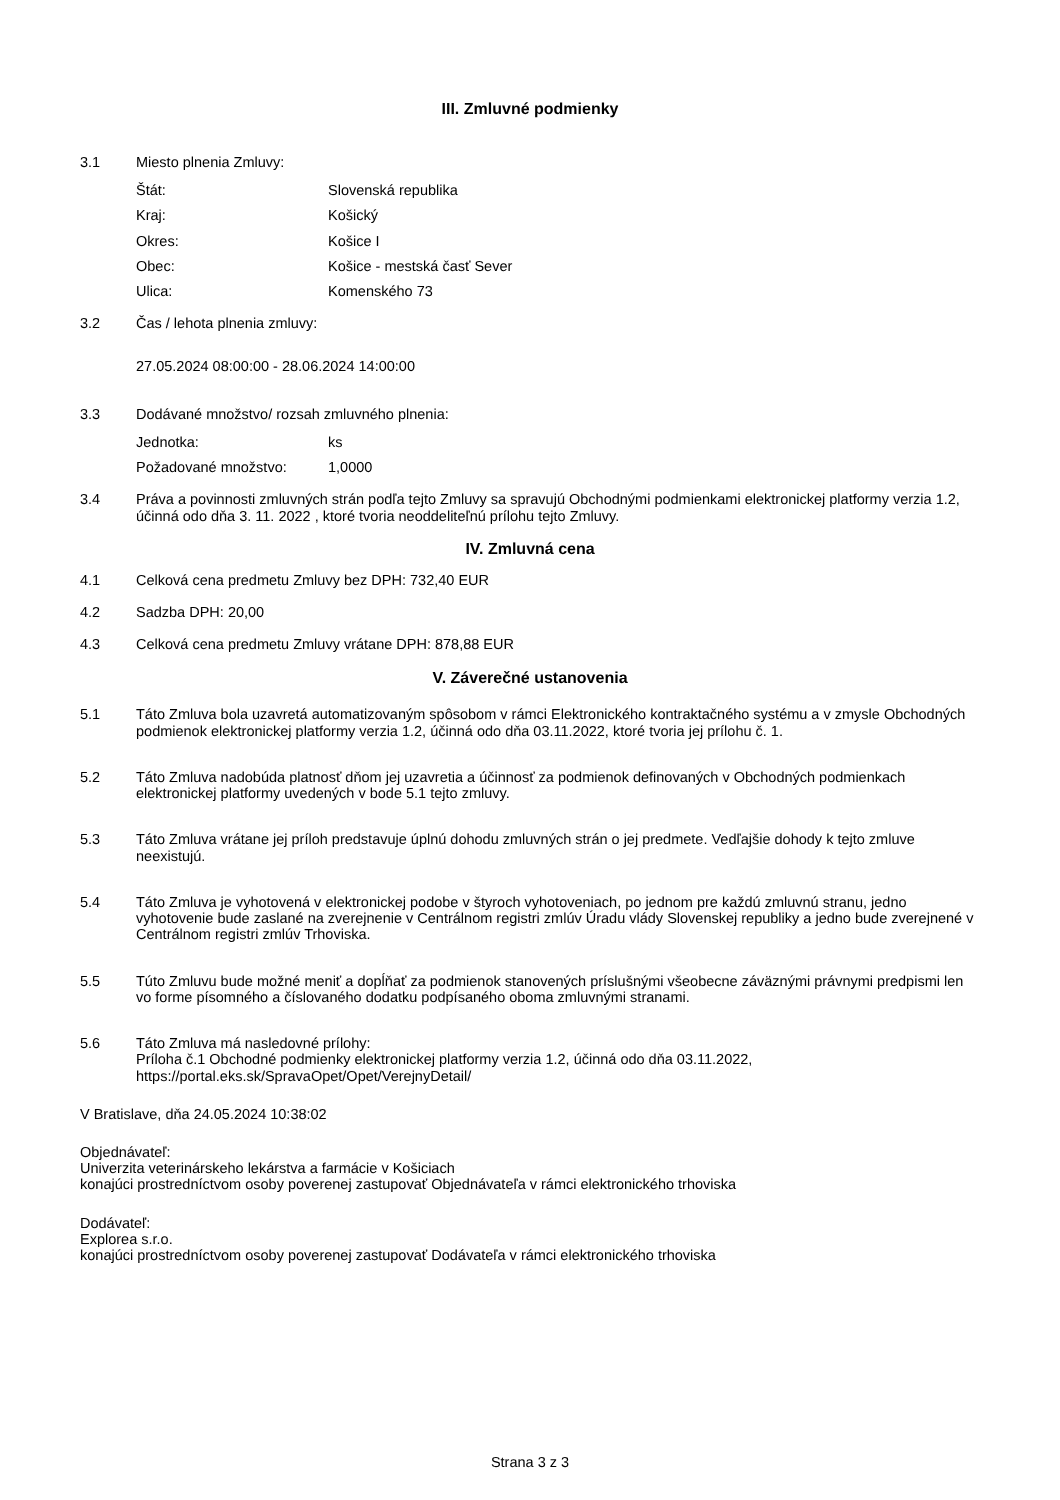III. Zmluvné podmienky
3.1 Miesto plnenia Zmluvy:
Štát: Slovenská republika Kraj: Košický Okres: Košice I Obec: Košice - mestská časť Sever Ulica: Komenského 73
3.2 Čas / lehota plnenia zmluvy:
27.05.2024 08:00:00 - 28.06.2024 14:00:00
3.3 Dodávané množstvo/ rozsah zmluvného plnenia:
Jednotka: ks Požadované množstvo: 1,0000
3.4 Práva a povinnosti zmluvných strán podľa tejto Zmluvy sa spravujú Obchodnými podmienkami elektronickej platformy verzia 1.2, účinná odo dňa 3. 11. 2022 , ktoré tvoria neoddeliteľnú prílohu tejto Zmluvy.
IV. Zmluvná cena
4.1 Celková cena predmetu Zmluvy bez DPH: 732,40 EUR
4.2 Sadzba DPH: 20,00
4.3 Celková cena predmetu Zmluvy vrátane DPH: 878,88 EUR
V. Záverečné ustanovenia
5.1 Táto Zmluva bola uzavretá automatizovaným spôsobom v rámci Elektronického kontraktačného systému a v zmysle Obchodných podmienok elektronickej platformy verzia 1.2, účinná odo dňa 03.11.2022, ktoré tvoria jej prílohu č. 1.
5.2 Táto Zmluva nadobúda platnosť dňom jej uzavretia a účinnosť za podmienok definovaných v Obchodných podmienkach elektronickej platformy uvedených v bode 5.1 tejto zmluvy.
5.3 Táto Zmluva vrátane jej príloh predstavuje úplnú dohodu zmluvných strán o jej predmete. Vedľajšie dohody k tejto zmluve neexistujú.
5.4 Táto Zmluva je vyhotovená v elektronickej podobe v štyroch vyhotoveniach, po jednom pre každú zmluvnú stranu, jedno vyhotovenie bude zaslané na zverejnenie v Centrálnom registri zmlúv Úradu vlády Slovenskej republiky a jedno bude zverejnené v Centrálnom registri zmlúv Trhoviska.
5.5 Túto Zmluvu bude možné meniť a dopĺňať za podmienok stanovených príslušnými všeobecne záväznými právnymi predpismi len vo forme písomného a číslovaného dodatku podpísaného oboma zmluvnými stranami.
5.6 Táto Zmluva má nasledovné prílohy:
Príloha č.1 Obchodné podmienky elektronickej platformy verzia 1.2, účinná odo dňa 03.11.2022, https://portal.eks.sk/SpravaOpet/Opet/VerejnyDetail/
V Bratislave, dňa 24.05.2024 10:38:02
Objednávateľ:
Univerzita veterinárskeho lekárstva a farmácie v Košiciach
konajúci prostredníctvom osoby poverenej zastupovať Objednávateľa v rámci elektronického trhoviska
Dodávateľ:
Explorea s.r.o.
konajúci prostredníctvom osoby poverenej zastupovať Dodávateľa v rámci elektronického trhoviska
Strana 3 z 3